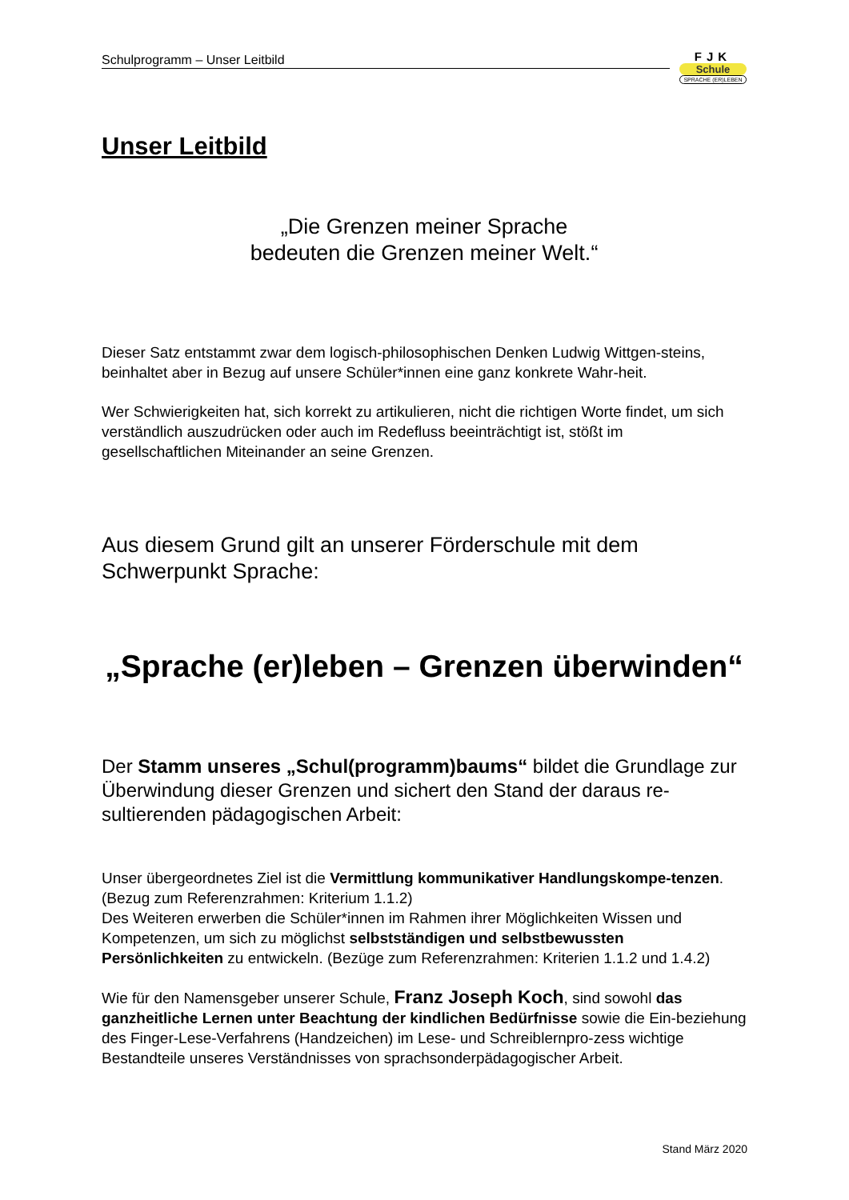Schulprogramm – Unser Leitbild
FJK
Schule
SPRACHE (ER)LEBEN
Unser Leitbild
„Die Grenzen meiner Sprache
bedeuten die Grenzen meiner Welt.“
Dieser Satz entstammt zwar dem logisch-philosophischen Denken Ludwig Wittgen-steins, beinhaltet aber in Bezug auf unsere Schüler*innen eine ganz konkrete Wahr-heit.
Wer Schwierigkeiten hat, sich korrekt zu artikulieren, nicht die richtigen Worte findet, um sich verständlich auszudrücken oder auch im Redefluss beeinträchtigt ist, stößt im gesellschaftlichen Miteinander an seine Grenzen.
Aus diesem Grund gilt an unserer Förderschule mit dem Schwerpunkt Sprache:
„Sprache (er)leben – Grenzen überwinden“
Der Stamm unseres „Schul(programm)baums“ bildet die Grundlage zur Überwindung dieser Grenzen und sichert den Stand der daraus re-sultierenden pädagogischen Arbeit:
Unser übergeordnetes Ziel ist die Vermittlung kommunikativer Handlungskompe-tenzen. (Bezug zum Referenzrahmen: Kriterium 1.1.2)
Des Weiteren erwerben die Schüler*innen im Rahmen ihrer Möglichkeiten Wissen und Kompetenzen, um sich zu möglichst selbstständigen und selbstbewussten Persönlichkeiten zu entwickeln. (Bezüge zum Referenzrahmen: Kriterien 1.1.2 und 1.4.2)
Wie für den Namensgeber unserer Schule, Franz Joseph Koch, sind sowohl das ganzheitliche Lernen unter Beachtung der kindlichen Bedürfnisse sowie die Ein-beziehung des Finger-Lese-Verfahrens (Handzeichen) im Lese- und Schreiblernpro-zess wichtige Bestandteile unseres Verständnisses von sprachsonderpädagogischer Arbeit.
Stand März 2020